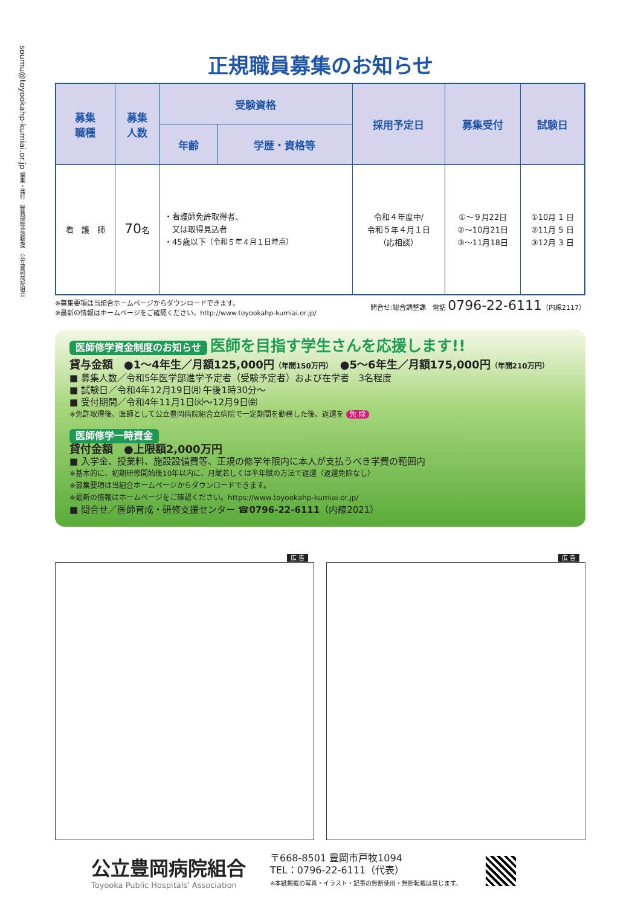soumu@toyookahp-kumiai.or.jp 編集・発行　総務部総合調整課　公立豊岡病院組合
正規職員募集のお知らせ
| 募集 職種 | 募集 人数 | 受験資格 | | 採用予定日 | 募集受付 | 試験日 |
| --- | --- | --- | --- | --- | --- | --- |
| | | 年齢 | 学歴・資格等 | | | |
| 看 護 師 | 70 名 | ・看護師免許取得者、 又は取得見込者 ・45歳以下 （令和５年４月１日時点） | | 令和４年度中/ 令和５年４月１日 （応相談） | ①～９月22日 ②～10月21日 ③～11月18日 | ①10月 1 日 ②11月 5 日 ③12月 3 日 |
※募集要項は当組合ホームページからダウンロードできます。
※最新の情報はホームページをご確認ください。http://www.toyookahp-kumiai.or.jp/
問合せ:総合調整課　電話 0796-22-6111（内線2117）
医師修学資金制度のお知らせ 医師を目指す学生さんを応援します!!
貸与金額　●1～4年生／月額125,000円（年間150万円）　●5～6年生／月額175,000円（年間210万円）
■ 募集人数／令和5年医学部進学予定者（受験予定者）および在学者　3名程度
■ 試験日／令和4年12月19日㈪ 午後1時30分～
■ 受付期間／令和4年11月1日㈫～12月9日㈮
※免許取得後、医師として公立豊岡病院組合立病院で一定期間を勤務した後、返還を 免 除
医師修学一時資金
貸付金額　●上限額2,000万円
■ 入学金、授業料、施設設備費等、正規の修学年限内に本人が支払うべき学費の範囲内
※基本的に、初期研修開始後10年以内に、月賦若しくは半年賦の方法で返還（返還免除なし）
※募集要項は当組合ホームページからダウンロードできます。
※最新の情報はホームページをご確認ください。https://www.toyookahp-kumiai.or.jp/
■ 問合せ／医師育成・研修支援センター ☎0796-22-6111（内線2021）
広 告 広 告
公立豊岡病院組合
Toyooka Public Hospitals' Association
〒668-8501 豊岡市戸牧1094
TEL：0796-22-6111（代表）
※本紙掲載の写真・イラスト・記事の無断使用・無断転載は禁じます。